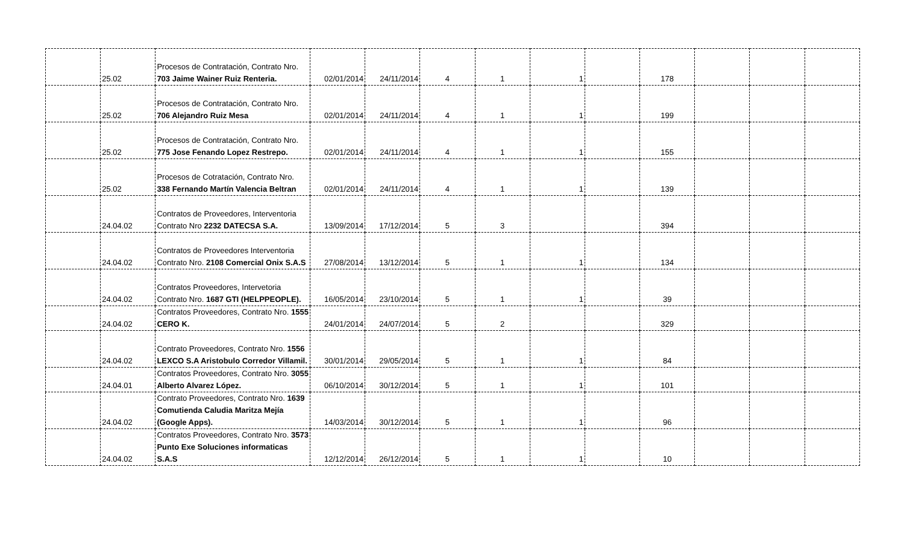| | 25.02 | Procesos de Contratación, Contrato Nro. 703 Jaime Wainer Ruiz Renteria. | 02/01/2014 | 24/11/2014 | 4 | 1 | 1 | | 178 | | | |
| | 25.02 | Procesos de Contratación, Contrato Nro. 706 Alejandro Ruiz Mesa | 02/01/2014 | 24/11/2014 | 4 | 1 | 1 | | 199 | | | |
| | 25.02 | Procesos de Contratación, Contrato Nro. 775 Jose Fenando Lopez Restrepo. | 02/01/2014 | 24/11/2014 | 4 | 1 | 1 | | 155 | | | |
| | 25.02 | Procesos de Cotratación, Contrato Nro. 338 Fernando Martín Valencia Beltran | 02/01/2014 | 24/11/2014 | 4 | 1 | 1 | | 139 | | | |
| | 24.04.02 | Contratos de Proveedores, Interventoria Contrato Nro 2232 DATECSA S.A. | 13/09/2014 | 17/12/2014 | 5 | 3 | | | 394 | | | |
| | 24.04.02 | Contratos de Proveedores Interventoria Contrato Nro. 2108 Comercial Onix S.A.S | 27/08/2014 | 13/12/2014 | 5 | 1 | 1 | | 134 | | | |
| | 24.04.02 | Contratos Proveedores, Intervetoria Contrato Nro. 1687 GTI (HELPPEOPLE). | 16/05/2014 | 23/10/2014 | 5 | 1 | 1 | | 39 | | | |
| | 24.04.02 | Contratos Proveedores, Contrato Nro. 1555 CERO K. | 24/01/2014 | 24/07/2014 | 5 | 2 | | | 329 | | | |
| | 24.04.02 | Contrato Proveedores, Contrato Nro. 1556 LEXCO S.A Aristobulo Corredor Villamil. | 30/01/2014 | 29/05/2014 | 5 | 1 | 1 | | 84 | | | |
| | 24.04.01 | Contratos Proveedores, Contrato Nro. 3055 Alberto Alvarez López. | 06/10/2014 | 30/12/2014 | 5 | 1 | 1 | | 101 | | | |
| | 24.04.02 | Contrato Proveedores, Contrato Nro. 1639 Comutienda Caludia Maritza Mejía (Google Apps). | 14/03/2014 | 30/12/2014 | 5 | 1 | 1 | | 96 | | | |
| | 24.04.02 | Contratos Proveedores, Contrato Nro. 3573 Punto Exe Soluciones informaticas S.A.S | 12/12/2014 | 26/12/2014 | 5 | 1 | 1 | | 10 | | | |